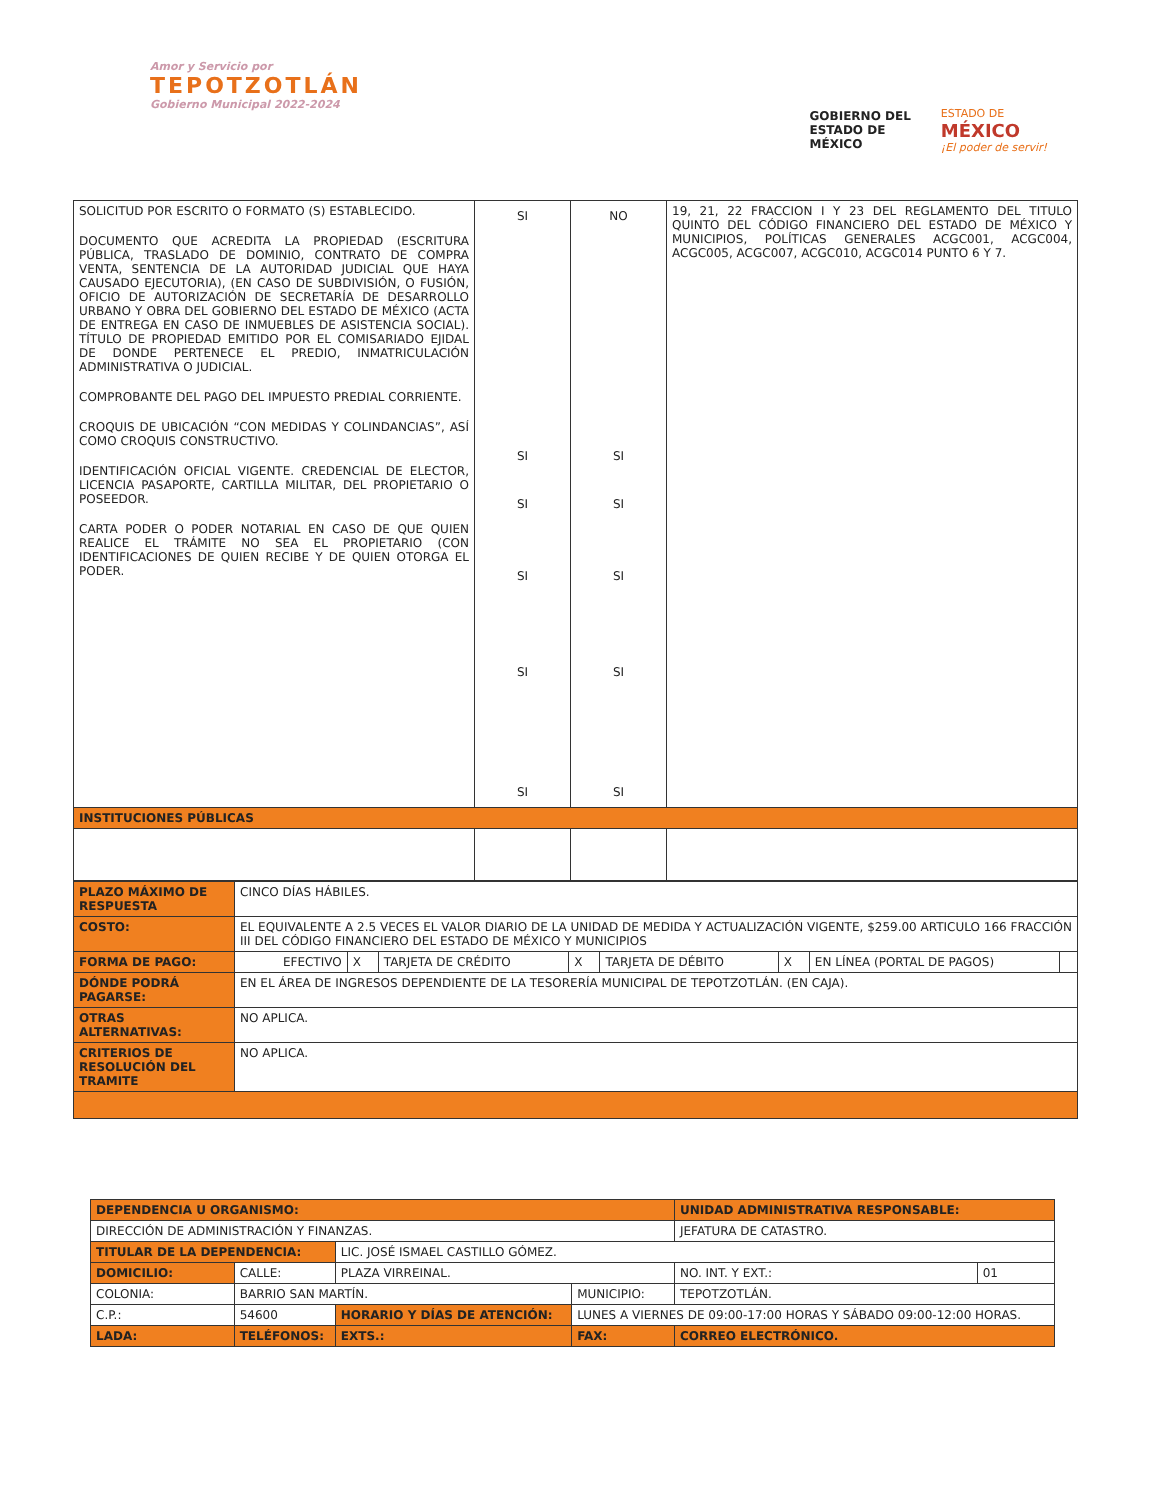Amor y Servicio por
TEPOTZOTLÁN
Gobierno Municipal 2022-2024
GOBIERNO DEL
ESTADO DE
MÉXICO
ESTADO DE
MÉXICO
¡El poder de servir!
| SOLICITUD POR ESCRITO O FORMATO (S) ESTABLECIDO. DOCUMENTO QUE ACREDITA LA PROPIEDAD (ESCRITURA PÚBLICA, TRASLADO DE DOMINIO, CONTRATO DE COMPRA VENTA, SENTENCIA DE LA AUTORIDAD JUDICIAL QUE HAYA CAUSADO EJECUTORIA), (EN CASO DE SUBDIVISIÓN, O FUSIÓN, OFICIO DE AUTORIZACIÓN DE SECRETARÍA DE DESARROLLO URBANO Y OBRA DEL GOBIERNO DEL ESTADO DE MÉXICO (ACTA DE ENTREGA EN CASO DE INMUEBLES DE ASISTENCIA SOCIAL). TÍTULO DE PROPIEDAD EMITIDO POR EL COMISARIADO EJIDAL DE DONDE PERTENECE EL PREDIO, INMATRICULACIÓN ADMINISTRATIVA O JUDICIAL. COMPROBANTE DEL PAGO DEL IMPUESTO PREDIAL CORRIENTE. CROQUIS DE UBICACIÓN “CON MEDIDAS Y COLINDANCIAS”, ASÍ COMO CROQUIS CONSTRUCTIVO. IDENTIFICACIÓN OFICIAL VIGENTE. CREDENCIAL DE ELECTOR, LICENCIA PASAPORTE, CARTILLA MILITAR, DEL PROPIETARIO O POSEEDOR. CARTA PODER O PODER NOTARIAL EN CASO DE QUE QUIEN REALICE EL TRÁMITE NO SEA EL PROPIETARIO (CON IDENTIFICACIONES DE QUIEN RECIBE Y DE QUIEN OTORGA EL PODER. | SI SI SI SI SI SI | NO SI SI SI SI SI | 19, 21, 22 FRACCION I Y 23 DEL REGLAMENTO DEL TITULO QUINTO DEL CÓDIGO FINANCIERO DEL ESTADO DE MÉXICO Y MUNICIPIOS, POLÍTICAS GENERALES ACGC001, ACGC004, ACGC005, ACGC007, ACGC010, ACGC014 PUNTO 6 Y 7. |
| INSTITUCIONES PÚBLICAS | | | |
| PLAZO MÁXIMO DE RESPUESTA | CINCO DÍAS HÁBILES. | | | | | | | |
| COSTO: | EL EQUIVALENTE A 2.5 VECES EL VALOR DIARIO DE LA UNIDAD DE MEDIDA Y ACTUALIZACIÓN VIGENTE, $259.00 ARTICULO 166 FRACCIÓN III DEL CÓDIGO FINANCIERO DEL ESTADO DE MÉXICO Y MUNICIPIOS | | | | | | | |
| FORMA DE PAGO: | EFECTIVO | X | TARJETA DE CRÉDITO | X | TARJETA DE DÉBITO | X | EN LÍNEA (PORTAL DE PAGOS) | |
| DÓNDE PODRÁ PAGARSE: | EN EL ÁREA DE INGRESOS DEPENDIENTE DE LA TESORERÍA MUNICIPAL DE TEPOTZOTLÁN. (EN CAJA). | | | | | | | |
| OTRAS ALTERNATIVAS: | NO APLICA. | | | | | | | |
| CRITERIOS DE RESOLUCIÓN DEL TRAMITE | NO APLICA. | | | | | | | |
| DEPENDENCIA U ORGANISMO: | | | | | | UNIDAD ADMINISTRATIVA RESPONSABLE: | | | |
| DIRECCIÓN DE ADMINISTRACIÓN Y FINANZAS. | | | | | | JEFATURA DE CATASTRO. | | | |
| TITULAR DE LA DEPENDENCIA: | | | LIC. JOSÉ ISMAEL CASTILLO GÓMEZ. | | | | | | |
| DOMICILIO: | CALLE: | PLAZA VIRREINAL. | | | | | | NO. INT. Y EXT.: | 01 |
| COLONIA: | BARRIO SAN MARTÍN. | | | | MUNICIPIO: | TEPOTZOTLÁN. | | | |
| C.P.: | 54600 | | HORARIO Y DÍAS DE ATENCIÓN: | | LUNES A VIERNES DE 09:00-17:00 HORAS Y SÁBADO 09:00-12:00 HORAS. | | | | |
| LADA: | TELÉFONOS: | | | EXTS.: | FAX: | | CORREO ELECTRÓNICO. | | |